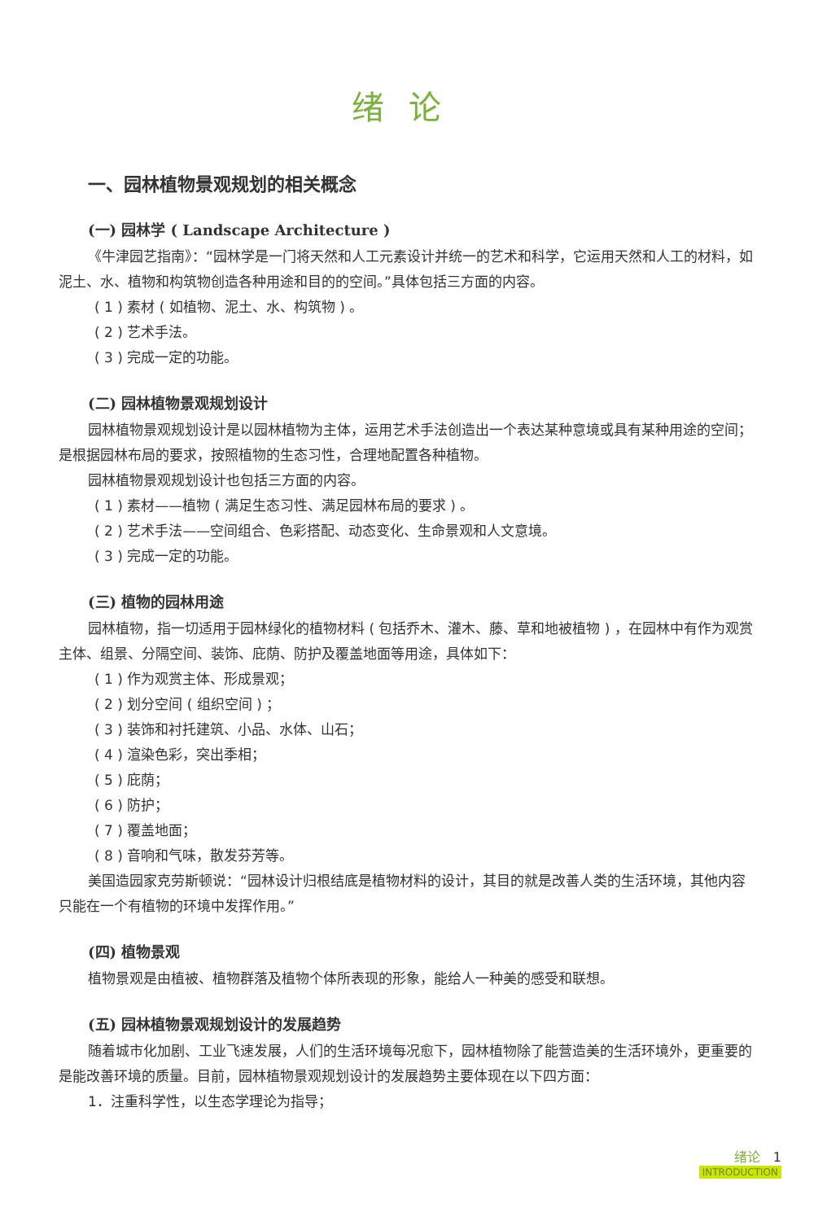绪论
一、园林植物景观规划的相关概念
(一) 园林学 ( Landscape Architecture )
《牛津园艺指南》：“园林学是一门将天然和人工元素设计并统一的艺术和科学，它运用天然和人工的材料，如泥土、水、植物和构筑物创造各种用途和目的的空间。”具体包括三方面的内容。
( 1 ) 素材 ( 如植物、泥土、水、构筑物 ) 。
( 2 ) 艺术手法。
( 3 ) 完成一定的功能。
(二) 园林植物景观规划设计
园林植物景观规划设计是以园林植物为主体，运用艺术手法创造出一个表达某种意境或具有某种用途的空间；是根据园林布局的要求，按照植物的生态习性，合理地配置各种植物。
园林植物景观规划设计也包括三方面的内容。
( 1 ) 素材——植物 ( 满足生态习性、满足园林布局的要求 ) 。
( 2 ) 艺术手法——空间组合、色彩搭配、动态变化、生命景观和人文意境。
( 3 ) 完成一定的功能。
(三) 植物的园林用途
园林植物，指一切适用于园林绿化的植物材料 ( 包括乔木、灌木、藤、草和地被植物 ) ，在园林中有作为观赏主体、组景、分隔空间、装饰、庇荫、防护及覆盖地面等用途，具体如下：
( 1 ) 作为观赏主体、形成景观；
( 2 ) 划分空间 ( 组织空间 ) ；
( 3 ) 装饰和衬托建筑、小品、水体、山石；
( 4 ) 渲染色彩，突出季相；
( 5 ) 庇荫；
( 6 ) 防护；
( 7 ) 覆盖地面；
( 8 ) 音响和气味，散发芬芳等。
美国造园家克劳斯顿说：“园林设计归根结底是植物材料的设计，其目的就是改善人类的生活环境，其他内容只能在一个有植物的环境中发挥作用。”
(四) 植物景观
植物景观是由植被、植物群落及植物个体所表现的形象，能给人一种美的感受和联想。
(五) 园林植物景观规划设计的发展趋势
随着城市化加剧、工业飞速发展，人们的生活环境每况愈下，园林植物除了能营造美的生活环境外，更重要的是能改善环境的质量。目前，园林植物景观规划设计的发展趋势主要体现在以下四方面：
1．注重科学性，以生态学理论为指导；
绪论 1
INTRODUCTION